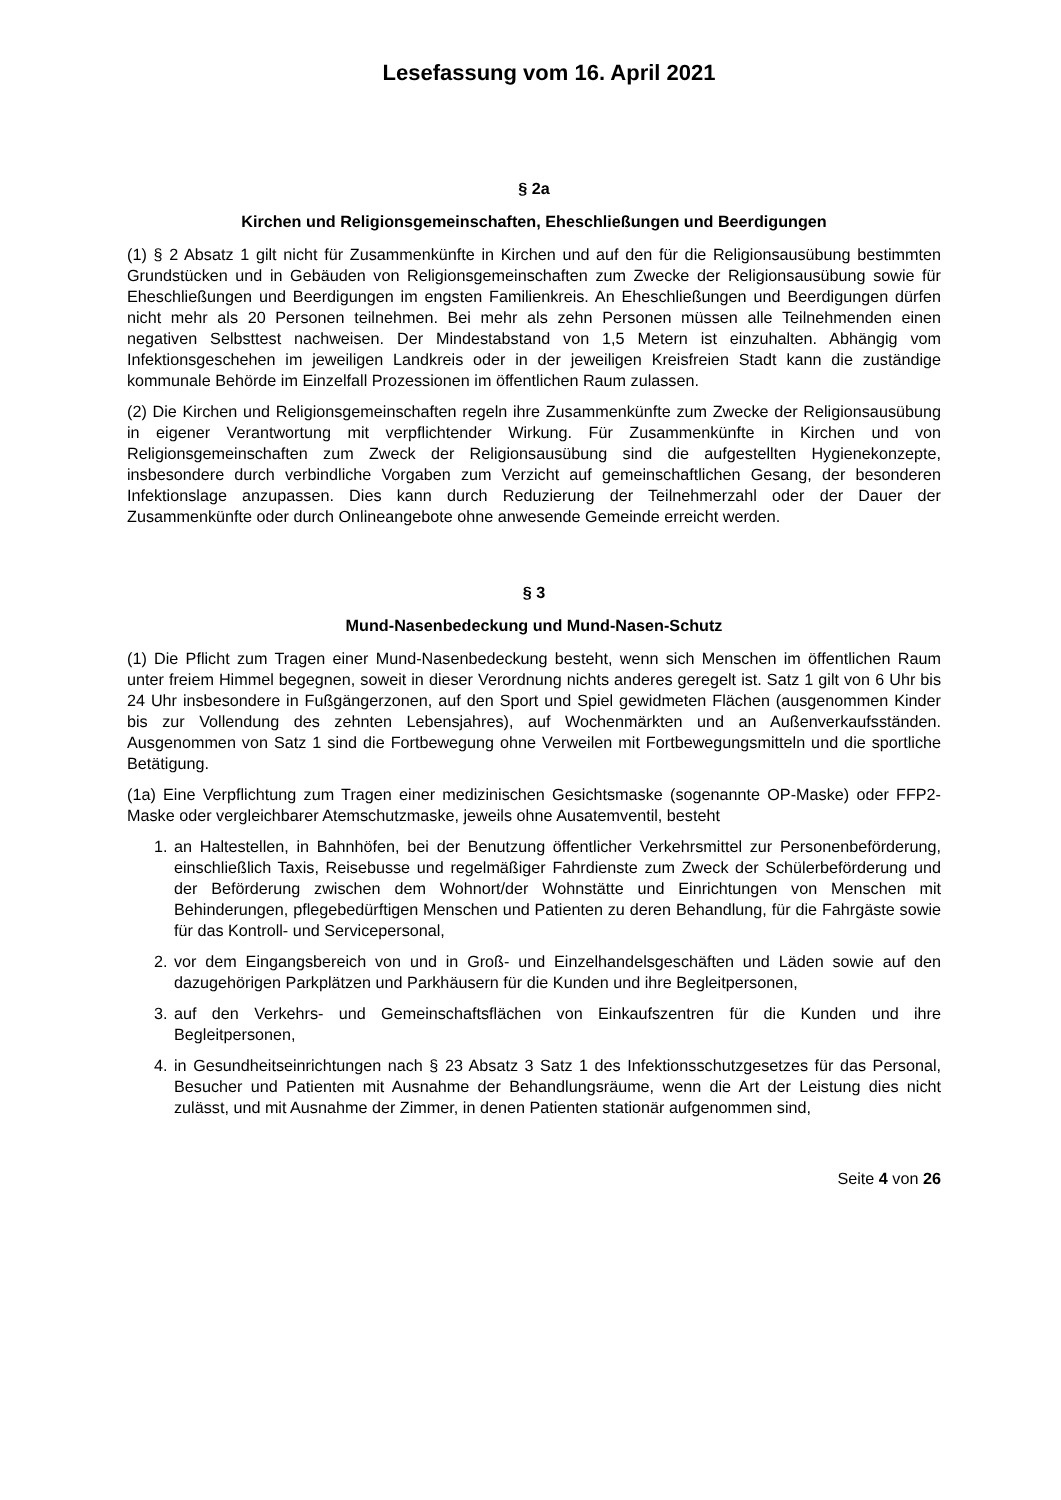Lesefassung vom 16. April 2021
§ 2a
Kirchen und Religionsgemeinschaften, Eheschließungen und Beerdigungen
(1) § 2 Absatz 1 gilt nicht für Zusammenkünfte in Kirchen und auf den für die Religionsausübung bestimmten Grundstücken und in Gebäuden von Religionsgemeinschaften zum Zwecke der Religionsausübung sowie für Eheschließungen und Beerdigungen im engsten Familienkreis. An Eheschließungen und Beerdigungen dürfen nicht mehr als 20 Personen teilnehmen. Bei mehr als zehn Personen müssen alle Teilnehmenden einen negativen Selbsttest nachweisen. Der Mindestabstand von 1,5 Metern ist einzuhalten. Abhängig vom Infektionsgeschehen im jeweiligen Landkreis oder in der jeweiligen Kreisfreien Stadt kann die zuständige kommunale Behörde im Einzelfall Prozessionen im öffentlichen Raum zulassen.
(2) Die Kirchen und Religionsgemeinschaften regeln ihre Zusammenkünfte zum Zwecke der Religionsausübung in eigener Verantwortung mit verpflichtender Wirkung. Für Zusammenkünfte in Kirchen und von Religionsgemeinschaften zum Zweck der Religionsausübung sind die aufgestellten Hygienekonzepte, insbesondere durch verbindliche Vorgaben zum Verzicht auf gemeinschaftlichen Gesang, der besonderen Infektionslage anzupassen. Dies kann durch Reduzierung der Teilnehmerzahl oder der Dauer der Zusammenkünfte oder durch Onlineangebote ohne anwesende Gemeinde erreicht werden.
§ 3
Mund-Nasenbedeckung und Mund-Nasen-Schutz
(1) Die Pflicht zum Tragen einer Mund-Nasenbedeckung besteht, wenn sich Menschen im öffentlichen Raum unter freiem Himmel begegnen, soweit in dieser Verordnung nichts anderes geregelt ist. Satz 1 gilt von 6 Uhr bis 24 Uhr insbesondere in Fußgängerzonen, auf den Sport und Spiel gewidmeten Flächen (ausgenommen Kinder bis zur Vollendung des zehnten Lebensjahres), auf Wochenmärkten und an Außenverkaufsständen. Ausgenommen von Satz 1 sind die Fortbewegung ohne Verweilen mit Fortbewegungsmitteln und die sportliche Betätigung.
(1a) Eine Verpflichtung zum Tragen einer medizinischen Gesichtsmaske (sogenannte OP-Maske) oder FFP2-Maske oder vergleichbarer Atemschutzmaske, jeweils ohne Ausatemventil, besteht
1. an Haltestellen, in Bahnhöfen, bei der Benutzung öffentlicher Verkehrsmittel zur Personenbeförderung, einschließlich Taxis, Reisebusse und regelmäßiger Fahrdienste zum Zweck der Schülerbeförderung und der Beförderung zwischen dem Wohnort/der Wohnstätte und Einrichtungen von Menschen mit Behinderungen, pflegebedürftigen Menschen und Patienten zu deren Behandlung, für die Fahrgäste sowie für das Kontroll- und Servicepersonal,
2. vor dem Eingangsbereich von und in Groß- und Einzelhandelsgeschäften und Läden sowie auf den dazugehörigen Parkplätzen und Parkhäusern für die Kunden und ihre Begleitpersonen,
3. auf den Verkehrs- und Gemeinschaftsflächen von Einkaufszentren für die Kunden und ihre Begleitpersonen,
4. in Gesundheitseinrichtungen nach § 23 Absatz 3 Satz 1 des Infektionsschutzgesetzes für das Personal, Besucher und Patienten mit Ausnahme der Behandlungsräume, wenn die Art der Leistung dies nicht zulässt, und mit Ausnahme der Zimmer, in denen Patienten stationär aufgenommen sind,
Seite 4 von 26